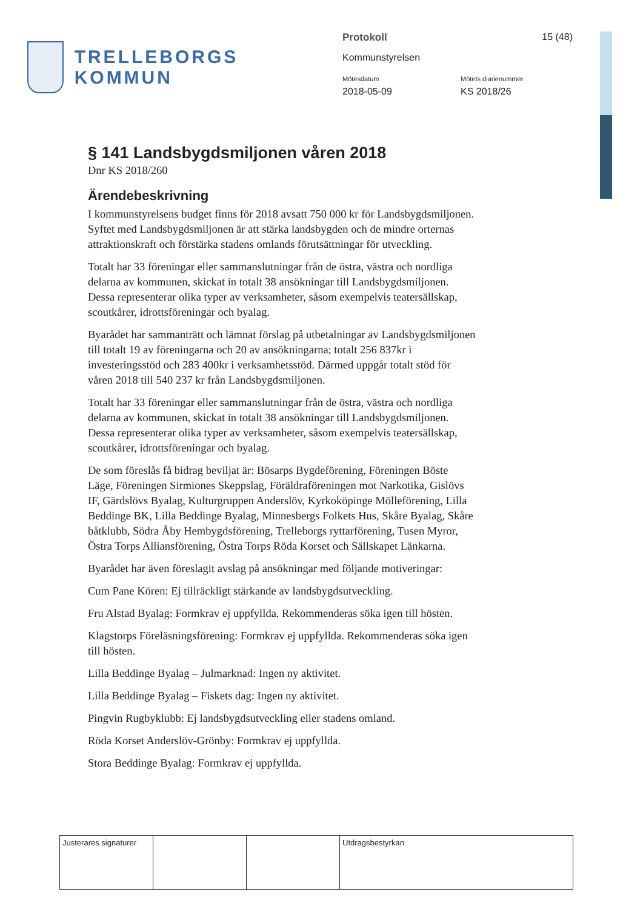TRELLEBORGS KOMMUN
Protokoll 15 (48)
Kommunstyrelsen
Mötesdatum
2018-05-09
Mötets diarienummer
KS 2018/26
§ 141 Landsbygdsmiljonen våren 2018
Dnr KS 2018/260
Ärendebeskrivning
I kommunstyrelsens budget finns för 2018 avsatt 750 000 kr för Landsbygdsmiljonen. Syftet med Landsbygdsmiljonen är att stärka landsbygden och de mindre orternas attraktionskraft och förstärka stadens omlands förutsättningar för utveckling.
Totalt har 33 föreningar eller sammanslutningar från de östra, västra och nordliga delarna av kommunen, skickat in totalt 38 ansökningar till Landsbygdsmiljonen. Dessa representerar olika typer av verksamheter, såsom exempelvis teatersällskap, scoutkårer, idrottsföreningar och byalag.
Byarådet har sammanträtt och lämnat förslag på utbetalningar av Landsbygdsmiljonen till totalt 19 av föreningarna och 20 av ansökningarna; totalt 256 837kr i investeringsstöd och 283 400kr i verksamhetsstöd. Därmed uppgår totalt stöd för våren 2018 till 540 237 kr från Landsbygdsmiljonen.
Totalt har 33 föreningar eller sammanslutningar från de östra, västra och nordliga delarna av kommunen, skickat in totalt 38 ansökningar till Landsbygdsmiljonen. Dessa representerar olika typer av verksamheter, såsom exempelvis teatersällskap, scoutkårer, idrottsföreningar och byalag.
De som föreslås få bidrag beviljat är: Bösarps Bygdeförening, Föreningen Böste Läge, Föreningen Sirmiones Skeppslag, Föräldraföreningen mot Narkotika, Gislövs IF, Gärdslövs Byalag, Kulturgruppen Anderslöv, Kyrkoköpinge Mölleförening, Lilla Beddinge BK, Lilla Beddinge Byalag, Minnesbergs Folkets Hus, Skåre Byalag, Skåre båtklubb, Södra Åby Hembygdsförening, Trelleborgs ryttarförening, Tusen Myror, Östra Torps Alliansförening, Östra Torps Röda Korset och Sällskapet Länkarna.
Byarådet har även föreslagit avslag på ansökningar med följande motiveringar:
Cum Pane Kören: Ej tillräckligt stärkande av landsbygdsutveckling.
Fru Alstad Byalag: Formkrav ej uppfyllda. Rekommenderas söka igen till hösten.
Klagstorps Föreläsningsförening: Formkrav ej uppfyllda. Rekommenderas söka igen till hösten.
Lilla Beddinge Byalag – Julmarknad: Ingen ny aktivitet.
Lilla Beddinge Byalag – Fiskets dag: Ingen ny aktivitet.
Pingvin Rugbyklubb: Ej landsbygdsutveckling eller stadens omland.
Röda Korset Anderslöv-Grönby: Formkrav ej uppfyllda.
Stora Beddinge Byalag: Formkrav ej uppfyllda.
| Justerares signaturer | | | Utdragsbestyrkan |